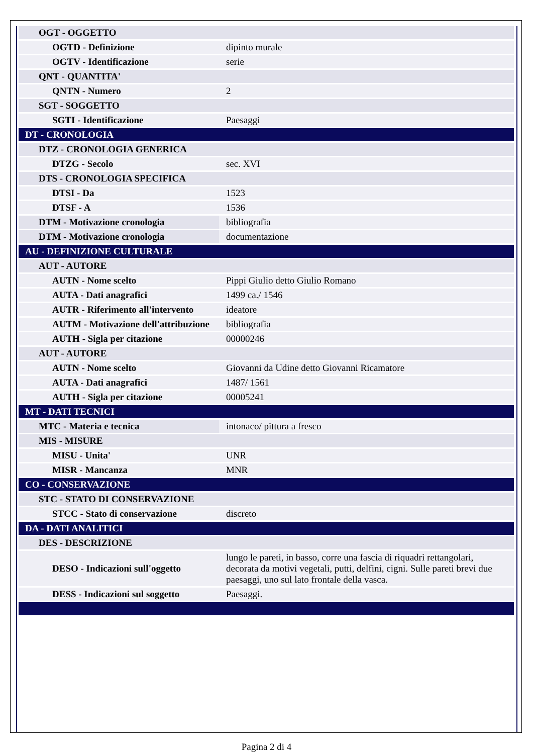| OGT - OGGETTO | |
| OGTD - Definizione | dipinto murale |
| OGTV - Identificazione | serie |
| QNT - QUANTITA' | |
| QNTN - Numero | 2 |
| SGT - SOGGETTO | |
| SGTI - Identificazione | Paesaggi |
| DT - CRONOLOGIA | |
| DTZ - CRONOLOGIA GENERICA | |
| DTZG - Secolo | sec. XVI |
| DTS - CRONOLOGIA SPECIFICA | |
| DTSI - Da | 1523 |
| DTSF - A | 1536 |
| DTM - Motivazione cronologia | bibliografia |
| DTM - Motivazione cronologia | documentazione |
| AU - DEFINIZIONE CULTURALE | |
| AUT - AUTORE | |
| AUTN - Nome scelto | Pippi Giulio detto Giulio Romano |
| AUTA - Dati anagrafici | 1499 ca./ 1546 |
| AUTR - Riferimento all'intervento | ideatore |
| AUTM - Motivazione dell'attribuzione | bibliografia |
| AUTH - Sigla per citazione | 00000246 |
| AUT - AUTORE | |
| AUTN - Nome scelto | Giovanni da Udine detto Giovanni Ricamatore |
| AUTA - Dati anagrafici | 1487/ 1561 |
| AUTH - Sigla per citazione | 00005241 |
| MT - DATI TECNICI | |
| MTC - Materia e tecnica | intonaco/ pittura a fresco |
| MIS - MISURE | |
| MISU - Unita' | UNR |
| MISR - Mancanza | MNR |
| CO - CONSERVAZIONE | |
| STC - STATO DI CONSERVAZIONE | |
| STCC - Stato di conservazione | discreto |
| DA - DATI ANALITICI | |
| DES - DESCRIZIONE | |
| DESO - Indicazioni sull'oggetto | lungo le pareti, in basso, corre una fascia di riquadri rettangolari, decorata da motivi vegetali, putti, delfini, cigni. Sulle pareti brevi due paesaggi, uno sul lato frontale della vasca. |
| DESS - Indicazioni sul soggetto | Paesaggi. |
Pagina 2 di 4